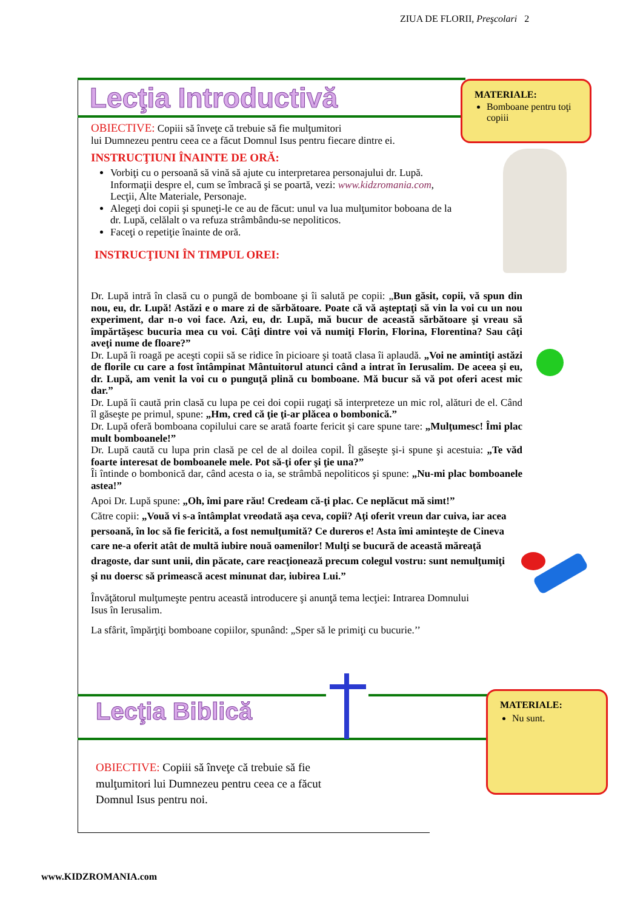ZIUA DE FLORII, Preşcolari 2
Lecţia Introductivă
MATERIALE:
Bomboane pentru toţi copiii
OBIECTIVE: Copiii să înveţe că trebuie să fie mulţumitori
lui Dumnezeu pentru ceea ce a făcut Domnul Isus pentru fiecare dintre ei.
INSTRUCŢIUNI ÎNAINTE DE ORĂ:
Vorbiţi cu o persoană să vină să ajute cu interpretarea personajului dr. Lupă. Informaţii despre el, cum se îmbracă şi se poartă, vezi: www.kidzromania.com, Lecţii, Alte Materiale, Personaje.
Alegeţi doi copii şi spuneţi-le ce au de făcut: unul va lua mulţumitor boboana de la dr. Lupă, celălalt o va refuza strâmbându-se nepoliticos.
Faceţi o repetiţie înainte de oră.
INSTRUCŢIUNI ÎN TIMPUL OREI:
Dr. Lupă intră în clasă cu o pungă de bomboane şi îi salută pe copii: „Bun găsit, copii, vă spun din nou, eu, dr. Lupă! Astăzi e o mare zi de sărbătoare. Poate că vă aşteptaţi să vin la voi cu un nou experiment, dar n-o voi face. Azi, eu, dr. Lupă, mă bucur de această sărbătoare şi vreau să împărtăşesc bucuria mea cu voi. Câţi dintre voi vă numiţi Florin, Florina, Florentina? Sau câţi aveţi nume de floare?”
Dr. Lupă îi roagă pe aceşti copii să se ridice în picioare şi toată clasa îi aplaudă. „Voi ne amintiţi astăzi de florile cu care a fost întâmpinat Mântuitorul atunci când a intrat în Ierusalim. De aceea şi eu, dr. Lupă, am venit la voi cu o punguţă plină cu bomboane. Mă bucur să vă pot oferi acest mic dar.”
Dr. Lupă îi caută prin clasă cu lupa pe cei doi copii rugaţi să interpreteze un mic rol, alături de el. Când îl găseşte pe primul, spune: „Hm, cred că ţie ţi-ar plăcea o bombonică.”
Dr. Lupă oferă bomboana copilului care se arată foarte fericit şi care spune tare: „Mulţumesc! Îmi plac mult bomboanele!”
Dr. Lupă caută cu lupa prin clasă pe cel de al doilea copil. Îl găseşte şi-i spune şi acestuia: „Te văd foarte interesat de bomboanele mele. Pot să-ţi ofer şi ţie una?”
Îi întinde o bombonică dar, când acesta o ia, se strâmbă nepoliticos şi spune: „Nu-mi plac bomboanele astea!”
Apoi Dr. Lupă spune: „Oh, îmi pare rău! Credeam că-ţi plac. Ce neplăcut mă simt!”
Către copii: „Vouă vi s-a întâmplat vreodată aşa ceva, copii? Aţi oferit vreun dar cuiva, iar acea persoană, în loc să fie fericită, a fost nemulţumită? Ce dureros e! Asta îmi aminteşte de Cineva care ne-a oferit atât de multă iubire nouă oamenilor! Mulţi se bucură de această măreaţă dragoste, dar sunt unii, din păcate, care reacţionează precum colegul vostru: sunt nemulţumiţi şi nu doersc să primească acest minunat dar, iubirea Lui.”
Învăţătorul mulţumeşte pentru această introducere şi anunţă tema lecţiei: Intrarea Domnului Isus în Ierusalim.
La sfârit, împărţiţi bomboane copiilor, spunând: „Sper să le primiţi cu bucurie.’’
Lecţia Biblică
MATERIALE:
Nu sunt.
OBIECTIVE: Copiii să înveţe că trebuie să fie mulţumitori lui Dumnezeu pentru ceea ce a făcut Domnul Isus pentru noi.
www.KIDZROMANIA.com